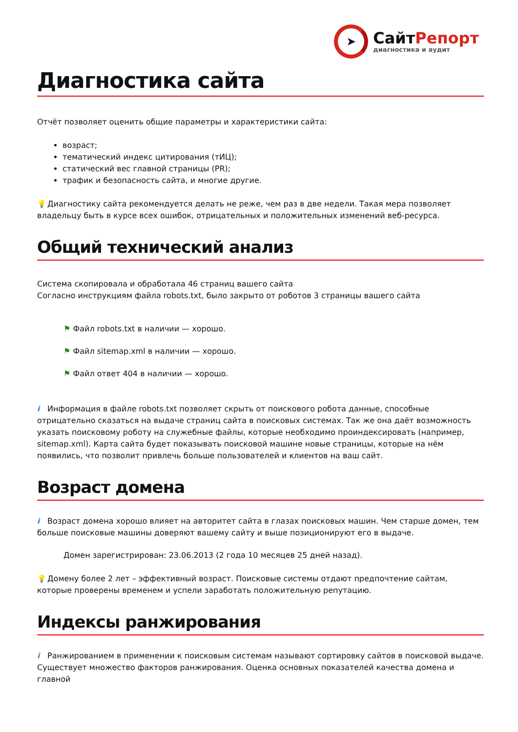➤
СайтРепорт
диагностика и аудит
Диагностика сайта
Отчёт позволяет оценить общие параметры и характеристики сайта:
возраст;
тематический индекс цитирования (тИЦ);
статический вес главной страницы (PR);
трафик и безопасность сайта, и многие другие.
💡 Диагностику сайта рекомендуется делать не реже, чем раз в две недели. Такая мера позволяет владельцу быть в курсе всех ошибок, отрицательных и положительных изменений веб-ресурса.
Общий технический анализ
Система скопировала и обработала 46 страниц вашего сайта
Согласно инструкциям файла robots.txt, было закрыто от роботов 3 страницы вашего сайта
⚑ Файл robots.txt в наличии — хорошо.
⚑ Файл sitemap.xml в наличии — хорошо.
⚑ Файл ответ 404 в наличии — хорошо.
i Информация в файле robots.txt позволяет скрыть от поискового робота данные, способные отрицательно сказаться на выдаче страниц сайта в поисковых системах. Так же она даёт возможность указать поисковому роботу на служебные файлы, которые необходимо проиндексировать (например, sitemap.xml). Карта сайта будет показывать поисковой машине новые страницы, которые на нём появились, что позволит привлечь больше пользователей и клиентов на ваш сайт.
Возраст домена
i Возраст домена хорошо влияет на авторитет сайта в глазах поисковых машин. Чем старше домен, тем больше поисковые машины доверяют вашему сайту и выше позиционируют его в выдаче.
Домен зарегистрирован: 23.06.2013 (2 года 10 месяцев 25 дней назад).
💡 Домену более 2 лет – эффективный возраст. Поисковые системы отдают предпочтение сайтам, которые проверены временем и успели заработать положительную репутацию.
Индексы ранжирования
i Ранжированием в применении к поисковым системам называют сортировку сайтов в поисковой выдаче. Существует множество факторов ранжирования. Оценка основных показателей качества домена и главной